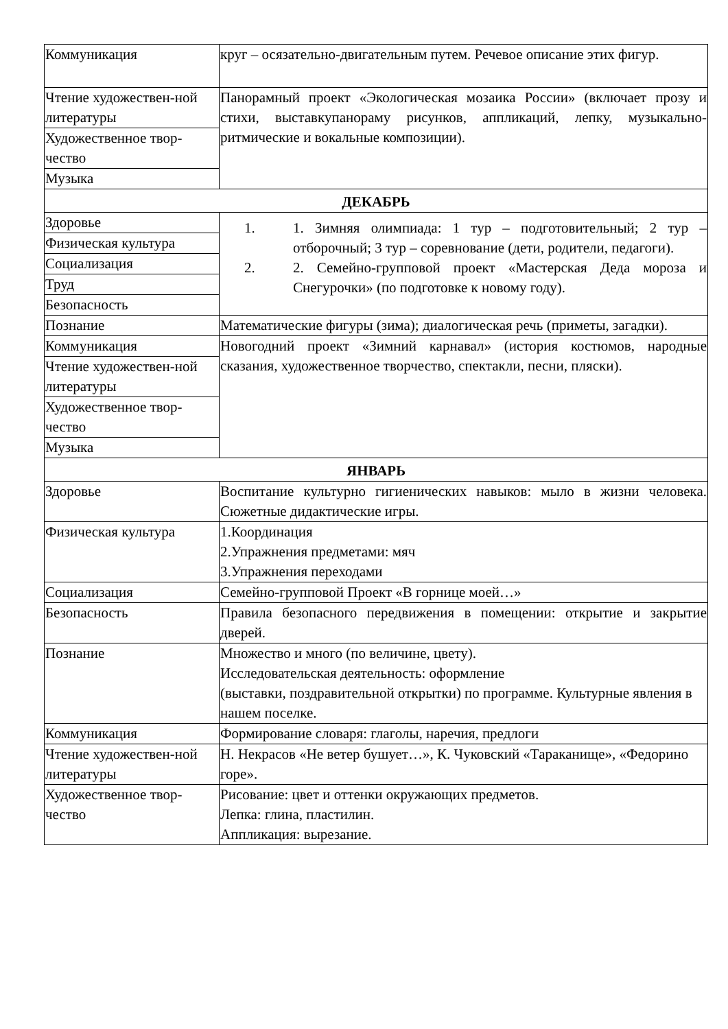| Коммуникация | круг – осязательно-двигательным путем. Речевое описание этих фигур. |
| Чтение художествен-ной литературы | Панорамный проект «Экологическая мозаика России» (включает прозу и стихи, выставкупанораму рисунков, аппликаций, лепку, музыкально-ритмические и вокальные композиции). |
| Художественное твор-чество | |
| Музыка | |
| ДЕКАБРЬ | |
| Здоровье | 1. 1. Зимняя олимпиада: 1 тур – подготовительный; 2 тур – отборочный; 3 тур – соревнование (дети, родители, педагоги). 2. 2. Семейно-групповой проект «Мастерская Деда мороза и Снегурочки» (по подготовке к новому году). |
| Физическая культура | |
| Социализация | |
| Труд | |
| Безопасность | |
| Познание | Математические фигуры (зима); диалогическая речь (приметы, загадки). |
| Коммуникация | Новогодний проект «Зимний карнавал» (история костюмов, народные сказания, художественное творчество, спектакли, песни, пляски). |
| Чтение художествен-ной литературы | |
| Художественное твор-чество | |
| Музыка | |
| ЯНВАРЬ | |
| Здоровье | Воспитание культурно гигиенических навыков: мыло в жизни человека. Сюжетные дидактические игры. |
| Физическая культура | 1.Координация 2.Упражнения предметами: мяч 3.Упражнения переходами |
| Социализация | Семейно-групповой Проект «В горнице моей…» |
| Безопасность | Правила безопасного передвижения в помещении: открытие и закрытие дверей. |
| Познание | Множество и много (по величине, цвету). Исследовательская деятельность: оформление (выставки, поздравительной открытки) по программе. Культурные явления в нашем поселке. |
| Коммуникация | Формирование словаря: глаголы, наречия, предлоги |
| Чтение художествен-ной литературы | Н. Некрасов «Не ветер бушует…», К. Чуковский «Тараканище», «Федорино горе». |
| Художественное твор-чество | Рисование: цвет и оттенки окружающих предметов. Лепка: глина, пластилин. Аппликация: вырезание. |